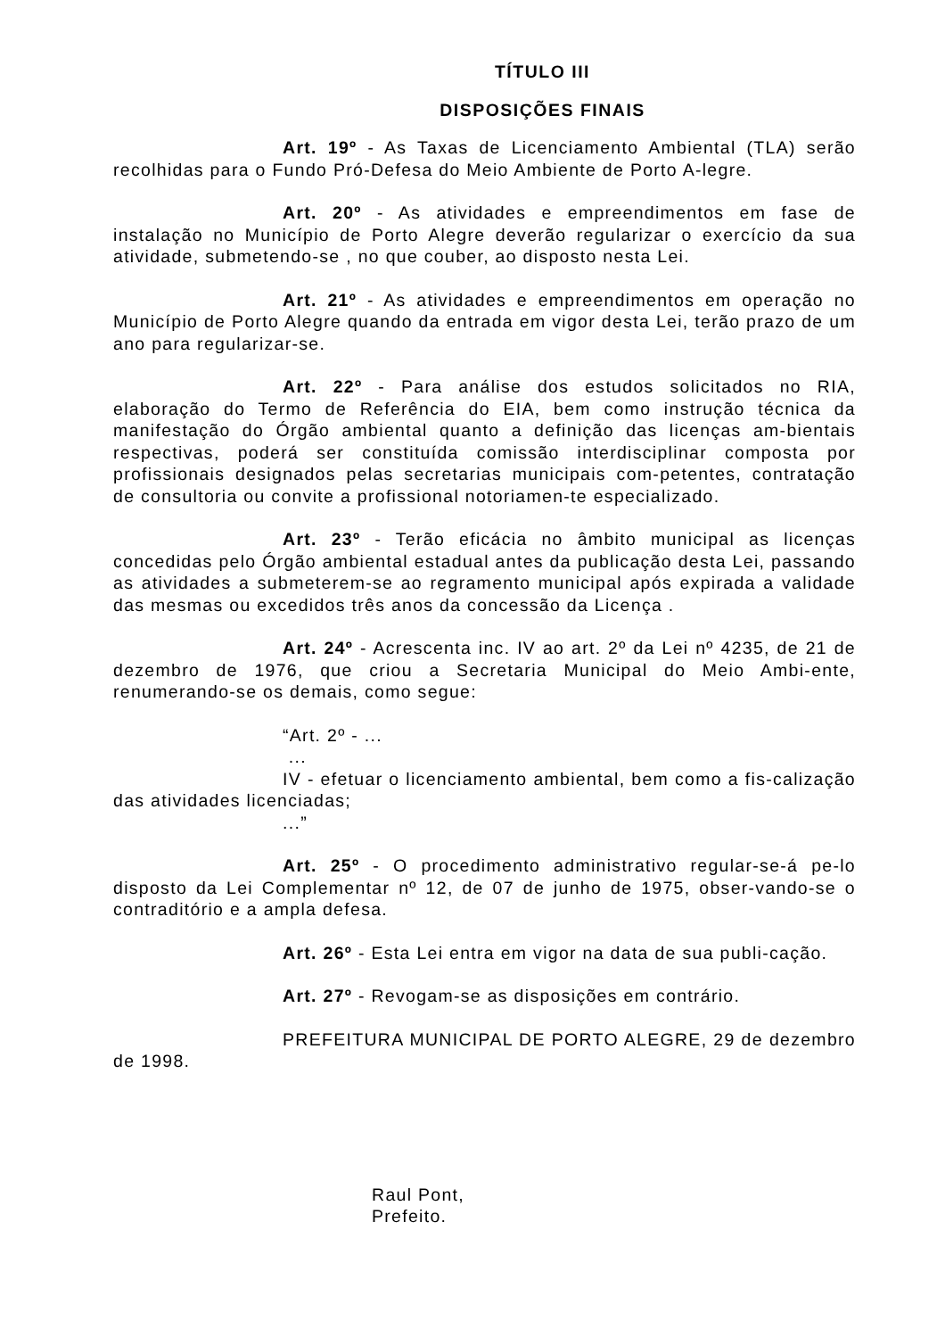TÍTULO III
DISPOSIÇÕES FINAIS
Art. 19º - As Taxas de Licenciamento Ambiental (TLA) serão recolhidas para o Fundo Pró-Defesa do Meio Ambiente de Porto A-legre.
Art. 20º - As atividades e empreendimentos em fase de instalação no Município de Porto Alegre deverão regularizar o exercício da sua atividade, submetendo-se , no que couber, ao disposto nesta Lei.
Art. 21º - As atividades e empreendimentos em operação no Município de Porto Alegre quando da entrada em vigor desta Lei, terão prazo de um ano para regularizar-se.
Art. 22º - Para análise dos estudos solicitados no RIA, elaboração do Termo de Referência do EIA, bem como instrução técnica da manifestação do Órgão ambiental quanto a definição das licenças am-bientais respectivas, poderá ser constituída comissão interdisciplinar composta por profissionais designados pelas secretarias municipais com-petentes, contratação de consultoria ou convite a profissional notoriamen-te especializado.
Art. 23º - Terão eficácia no âmbito municipal as licenças concedidas pelo Órgão ambiental estadual antes da publicação desta Lei, passando as atividades a submeterem-se ao regramento municipal após expirada a validade das mesmas ou excedidos três anos da concessão da Licença .
Art. 24º - Acrescenta inc. IV ao art. 2º da Lei nº 4235, de 21 de dezembro de 1976, que criou a Secretaria Municipal do Meio Ambi-ente, renumerando-se os demais, como segue:
“Art. 2º - ...
...
IV - efetuar o licenciamento ambiental, bem como a fis-calização das atividades licenciadas;
...”
Art. 25º - O procedimento administrativo regular-se-á pe-lo disposto da Lei Complementar nº 12, de 07 de junho de 1975, obser-vando-se o contraditório e a ampla defesa.
Art. 26º - Esta Lei entra em vigor na data de sua publi-cação.
Art. 27º - Revogam-se as disposições em contrário.
PREFEITURA MUNICIPAL DE PORTO ALEGRE, 29 de dezembro de 1998.
Raul Pont,
Prefeito.